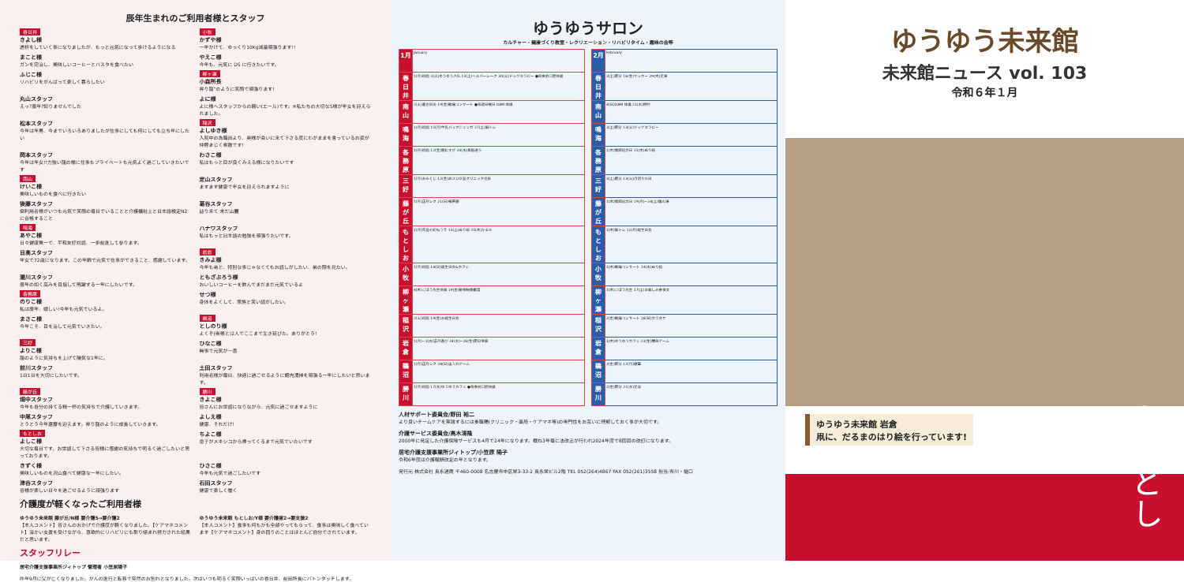辰年生まれのご利用者様とスタッフ
春日井
きよし様
透析をしていく事になりましたが、もっと元気になって歩けるようになる
小牧
かずや様
一年かけて、ゆっくり10Kg減量頑張ります!!
まこと様
ガンを完治し、美味しいコーヒーとパスタを食べたい
やえこ様
今年も、元気に DS に行きたいです。
ふじこ様
リハビリをがんばって楽しく暮らしたい
柳ヶ瀬
小森所長
昇り龍"のように笑顔で頑張ります!
丸山スタッフ
えっ?辰年?知りませんでした
よに様
よに様へスタッフからの願い(エール)です。※私たちの大切なS様が年女を迎えられました。
松本スタッフ
今年は年男、今までいろいろありましたが仕事にしても何にしても立ち年にしたい
稲沢
よしゆき様
入院中の為職員より、奥様が会いに来て下さる度にわがままを言っているお姿が仲睦まじく素敵です!
岡本スタッフ
今年は年女!!力強い龍の様に仕事もプライベートも元気よく過ごしていきたいです
わさこ様
私はもっと目が良くみえる様になりたいです
南山
けいこ様
美味しいものを食べに行きたい
定山スタッフ
ますます健康で年女を迎えられますように
後藤スタッフ
御利用者様がいつも元気で笑顔の毎日でいることと介護福祉士と日本語検定N2に合格すること
葛谷スタッフ
辿り来て 未だ山麓
鳴海
あやこ様
日々健康第一で、平和友好対話、一歩前進して参ります。
ハナワスタッフ
私はもっと日本語の勉強を頑張りたいです。
日高スタッフ
年女で72歳になります。この年齢で元気で仕事ができること、感謝しています。
岩倉
きみよ様
今年も弟と、特別な事じゃなくてもお話しがしたい、弟の顔を見たい。
瀧川スタッフ
辰年の如く高みを目指して飛躍する一年にしたいです。
ともざぶろう様
おいしいコーヒーを飲んでまだまだ元気でいるよ
各務原
のりこ様
私は辰年、嬉しい!今年も元気でいるよ。
せつ様
身体をよくして、家族と笑い話がしたい。
まさこ様
今年こそ、目を治して元気でいきたい。
鵜沼
としのり様
よくぞ(奥様と)2人でここまで生き延びた。ありがとう!
三好
よりこ様
龍のように気持ちを上げて陽気な1年に。
ひなこ様
無事で元気が一番
前川スタッフ
1日1日を大切にしたいです。
土田スタッフ
利用者様が毎日、快適に過ごせるように館内清掃を頑張る一年にしたいと思います。
藤が丘
畑中スタッフ
今年も自分の持てる精一杯の気持ちで介護していきます。
勝川
きよこ様
皆さんにお世話になりながら、元気に過ごせますように
中尾スタッフ
とうとう今年還暦を迎えます。昇り龍のように成長していきます。
よしえ様
健康、それだけ!
もとしお
よしこ様
大切な毎日です。お世話して下さる皆様に感謝の気持ちで明るく過ごしたいと思っております。
ちよこ様
息子がメキシコから帰ってくるまで元気でいたいです
きずく様
美味しいものを沢山食べて健康な一年にしたい。
ひさこ様
今年も元気で過ごしたいです
津谷スタッフ
皆様が楽しい日々を過ごせるように頑張ります
石田スタッフ
健康で楽しく働く
介護度が軽くなったご利用者様
ゆうゆう未来館 藤が丘/N様 要介護5→要介護2
【本人コメント】皆さんのおかげで介護度が軽くなりました。【ケアマネコメント】温かい支援を受けながら、意欲的にリハビリにも取り組まれ努力された結果だと思います。
ゆうゆう未来館 もとしお/Y様 要介護度2→要支援2
【本人コメント】食事も何もかも全部やってもらって、食事は美味しく食べています【ケアマネコメント】身の回りのことはほとんど自分でされています。
スタッフリレー
居宅介護支援事業所ジィトップ 管理者 小笠原陽子
昨年9月に父が亡くなりました。がんの進行と転移で突然のお別れとなりました。次はいつも明るく笑顔いっぱいの春日井、前田所長にバトンタッチします。
ゆうゆうサロン
カルチャー・健康づくり教室・レクリエーション・リハビリタイム・趣味の会等
| 1月 | January |
| 春日井 | 1(月)初詣 2(火)ゆうゆう大仏 13(土)ヘルバーレーク 30(火)ドッグセラピー ●毎食前口腔体操 |
| 南山 | 2(火)書き初め 19(金)歌謡コンサート ●毎週日曜日 DAM 体操 |
| 鳴海 | 1(月)初詣 15(月)牛乳パックジェンガ 27(土)脳トレ |
| 各務原 | 1(月)初詣 12(金)腕むすび 24(水)風船送り |
| 三好 | 1(月)おみくじ 12(金)あさひが丘クリニック往診 |
| 藤が丘 | 1(月)正月レク 21(日)喫茶籐 |
| もとしお | 1(月)元旦の初もうで 13(土)ぬり絵 25(木)かるた |
| 小牧 | 1(月)初詣 14(日)誕生日会&カフェ |
| 柳ヶ瀬 | 4(木)ごぼう先生体操 19(金)動物映像鑑賞 |
| 稲沢 | 2(火)初詣 19(金)お誕生日会 |
| 岩倉 | 1(月)~3(水)正月遊び 24(水)~26(金)節分準備 |
| 鵜沼 | 1(月)正月レク 28(日)玉入れゲーム |
| 勝川 | 1(月)初詣 17(水)ゆうゆうカフェ ●毎食前口腔体操 |
| 2月 | February |
| 春日井 | 3(土)節分 16(金)サッカー 29(木)足湯 |
| 南山 | 4(日)DAM 体操 21(水)詩吟 |
| 鳴海 | 3(土)節分 13(火)ドッグセラピー |
| 各務原 | 1(木)開設記念日 15(木)ぬり絵 |
| 三好 | 3(土)節分 13(火)爪切りの日 |
| 藤が丘 | 1(木)開設記念日 19(月)~24(土)雛の湯 |
| もとしお | 1(木)脳トレ 12(月)誕生日会 |
| 小牧 | 1(木)歌謡コンサート 14(水)ぬり絵 |
| 柳ヶ瀬 | 1(木)ごぼう先生 17(土)お楽しみ食事会 |
| 稲沢 | 2(金)歌謡コンサート 18(日)カラオケ |
| 岩倉 | 1(木)ゆうゆうカフェ 23(金)競馬ゲーム |
| 鵜沼 | 2(金)節分 12(月)硬筆 |
| 勝川 | 2(金)節分 21(水)足浴 |
人材サポート委員会/野田 裕二
より良いチームケアを実践するには多職種(クリニック・薬局・ケアマネ等)の専門性をお互いに理解しておく事が大切です。
介護サービス委員会/高木清隆
2000年に発足した介護保険サービスも4月で24年になります。概ね3年毎に法改正が行われ2024年度で8回目の改訂になります。
居宅介護支援事業所ジィトップ/小笠原 陽子
令和6年度は介護報酬改定の年となります。
発行元 株式会社 真永通商 〒460-0008 名古屋市中区栄3-33-2 真永栄ビル2階 TEL 052(264)4867 FAX 052(261)3558 担当:市川・樋口
ゆうゆう未来館
未来館ニュース vol. 103
令和６年１月
ゆうゆう未来館 岩倉
凧に、だるまのはり絵を行っています!
たつどし